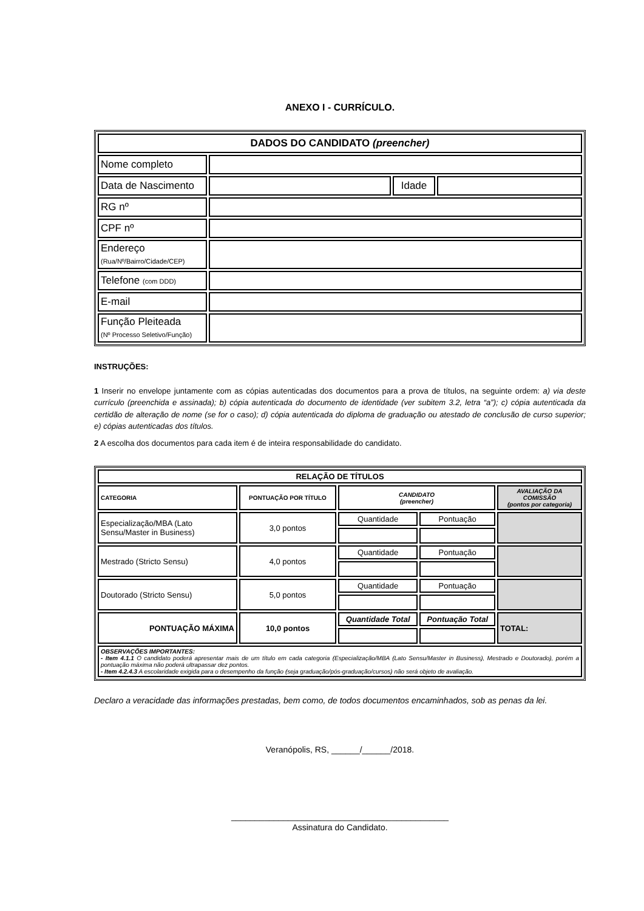ANEXO I - CURRÍCULO.
| DADOS DO CANDIDATO (preencher) | | | |
| Nome completo | | | |
| Data de Nascimento | | Idade | |
| RG nº | | | |
| CPF nº | | | |
| Endereço (Rua/Nº/Bairro/Cidade/CEP) | | | |
| Telefone (com DDD) | | | |
| E-mail | | | |
| Função Pleiteada (Nº Processo Seletivo/Função) | | | |
INSTRUÇÕES:
1 Inserir no envelope juntamente com as cópias autenticadas dos documentos para a prova de títulos, na seguinte ordem: a) via deste currículo (preenchida e assinada); b) cópia autenticada do documento de identidade (ver subitem 3.2, letra “a”); c) cópia autenticada da certidão de alteração de nome (se for o caso); d) cópia autenticada do diploma de graduação ou atestado de conclusão de curso superior; e) cópias autenticadas dos títulos.
2 A escolha dos documentos para cada item é de inteira responsabilidade do candidato.
| RELAÇÃO DE TÍTULOS | | | | |
| --- | --- | --- | --- | --- |
| CATEGORIA | PONTUAÇÃO POR TÍTULO | CANDIDATO (preencher) | | AVALIAÇÃO DA COMISSÃO (pontos por categoria) |
| Especialização/MBA (Lato Sensu/Master in Business) | 3,0 pontos | Quantidade | Pontuação | |
| Mestrado (Stricto Sensu) | 4,0 pontos | Quantidade | Pontuação | |
| Doutorado (Stricto Sensu) | 5,0 pontos | Quantidade | Pontuação | |
| PONTUAÇÃO MÁXIMA | 10,0 pontos | Quantidade Total | Pontuação Total | TOTAL: |
| OBSERVAÇÕES IMPORTANTES: - Item 4.1.1 O candidato poderá apresentar mais de um título em cada categoria (Especialização/MBA (Lato Sensu/Master in Business), Mestrado e Doutorado), porém a pontuação máxima não poderá ultrapassar dez pontos. - Item 4.2.4.3 A escolaridade exigida para o desempenho da função (seja graduação/pós-graduação/cursos) não será objeto de avaliação. | | | | |
Declaro a veracidade das informações prestadas, bem como, de todos documentos encaminhados, sob as penas da lei.
Veranópolis, RS, ______/______/2018.
______________________________________________
Assinatura do Candidato.